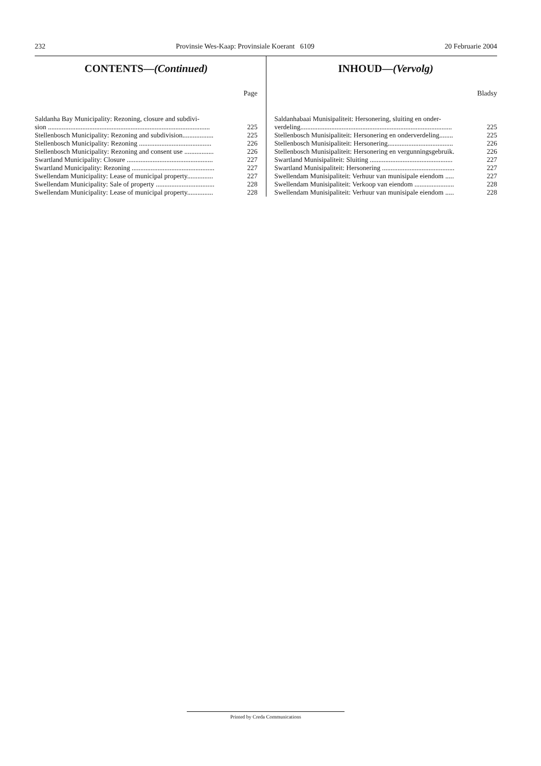232 Provinsie Wes-Kaap: Provinsiale Koerant 6109 20 Februarie 2004
CONTENTS—(Continued)
Page
Saldanha Bay Municipality: Rezoning, closure and subdivi-
sion .............................................................................................. 225
Stellenbosch Municipality: Rezoning and subdivision.................. 225
Stellenbosch Municipality: Rezoning .......................................... 226
Stellenbosch Municipality: Rezoning and consent use ................. 226
Swartland Municipality: Closure .................................................. 227
Swartland Municipality: Rezoning ................................................ 227
Swellendam Municipality: Lease of municipal property............... 227
Swellendam Municipality: Sale of property .................................. 228
Swellendam Municipality: Lease of municipal property............... 228
INHOUD—(Vervolg)
Bladsy
Saldanhabaai Munisipaliteit: Hersonering, sluiting en onder-
verdeling........................................................................................ 225
Stellenbosch Munisipaliteit: Hersonering en onderverdeling........ 225
Stellenbosch Munisipaliteit: Hersonering...................................... 226
Stellenbosch Munisipaliteit: Hersonering en vergunningsgebruik. 226
Swartland Munisipaliteit: Sluiting ................................................ 227
Swartland Munisipaliteit: Hersonering .......................................... 227
Swellendam Munisipaliteit: Verhuur van munisipale eiendom ..... 227
Swellendam Munisipaliteit: Verkoop van eiendom ....................... 228
Swellendam Munisipaliteit: Verhuur van munisipale eiendom ..... 228
Printed by Creda Communications